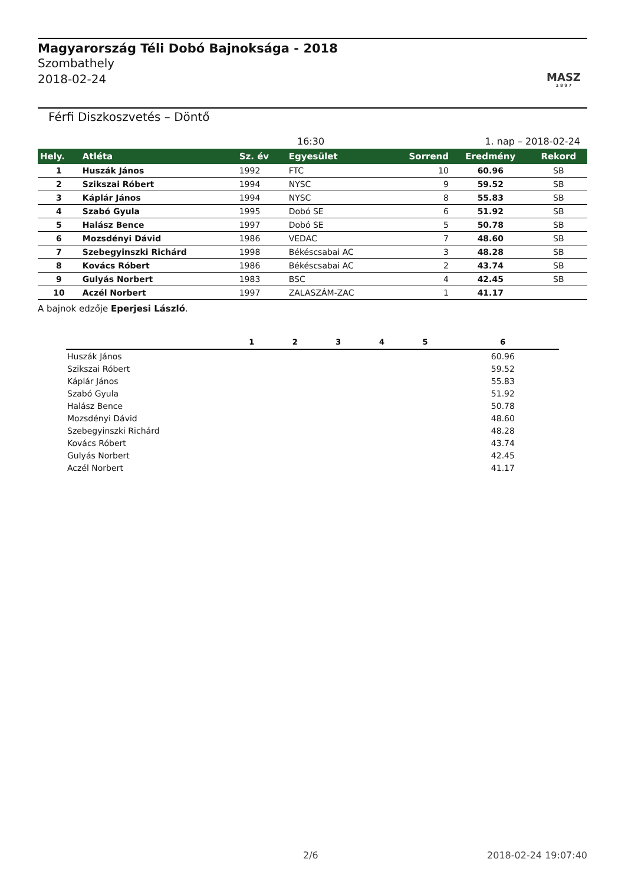Magyarország Téli Dobó Bajnoksága - 2018
Szombathely
2018-02-24
MASZ
1 8 9 7
Férfi Diszkoszvetés – Döntő
16:30 1. nap – 2018-02-24
| Hely. | Atléta | Sz. év | Egyesület | Sorrend | Eredmény | Rekord |
| --- | --- | --- | --- | --- | --- | --- |
| 1 | Huszák János | 1992 | FTC | 10 | 60.96 | SB |
| 2 | Szikszai Róbert | 1994 | NYSC | 9 | 59.52 | SB |
| 3 | Káplár János | 1994 | NYSC | 8 | 55.83 | SB |
| 4 | Szabó Gyula | 1995 | Dobó SE | 6 | 51.92 | SB |
| 5 | Halász Bence | 1997 | Dobó SE | 5 | 50.78 | SB |
| 6 | Mozsdényi Dávid | 1986 | VEDAC | 7 | 48.60 | SB |
| 7 | Szebegyinszki Richárd | 1998 | Békéscsabai AC | 3 | 48.28 | SB |
| 8 | Kovács Róbert | 1986 | Békéscsabai AC | 2 | 43.74 | SB |
| 9 | Gulyás Norbert | 1983 | BSC | 4 | 42.45 | SB |
| 10 | Aczél Norbert | 1997 | ZALASZÁM-ZAC | 1 | 41.17 | |
A bajnok edzője Eperjesi László.
| | 1 | 2 | 3 | 4 | 5 | 6 |
| --- | --- | --- | --- | --- | --- | --- |
| Huszák János | | | | | | 60.96 |
| Szikszai Róbert | | | | | | 59.52 |
| Káplár János | | | | | | 55.83 |
| Szabó Gyula | | | | | | 51.92 |
| Halász Bence | | | | | | 50.78 |
| Mozsdényi Dávid | | | | | | 48.60 |
| Szebegyinszki Richárd | | | | | | 48.28 |
| Kovács Róbert | | | | | | 43.74 |
| Gulyás Norbert | | | | | | 42.45 |
| Aczél Norbert | | | | | | 41.17 |
2/6 2018-02-24 19:07:40